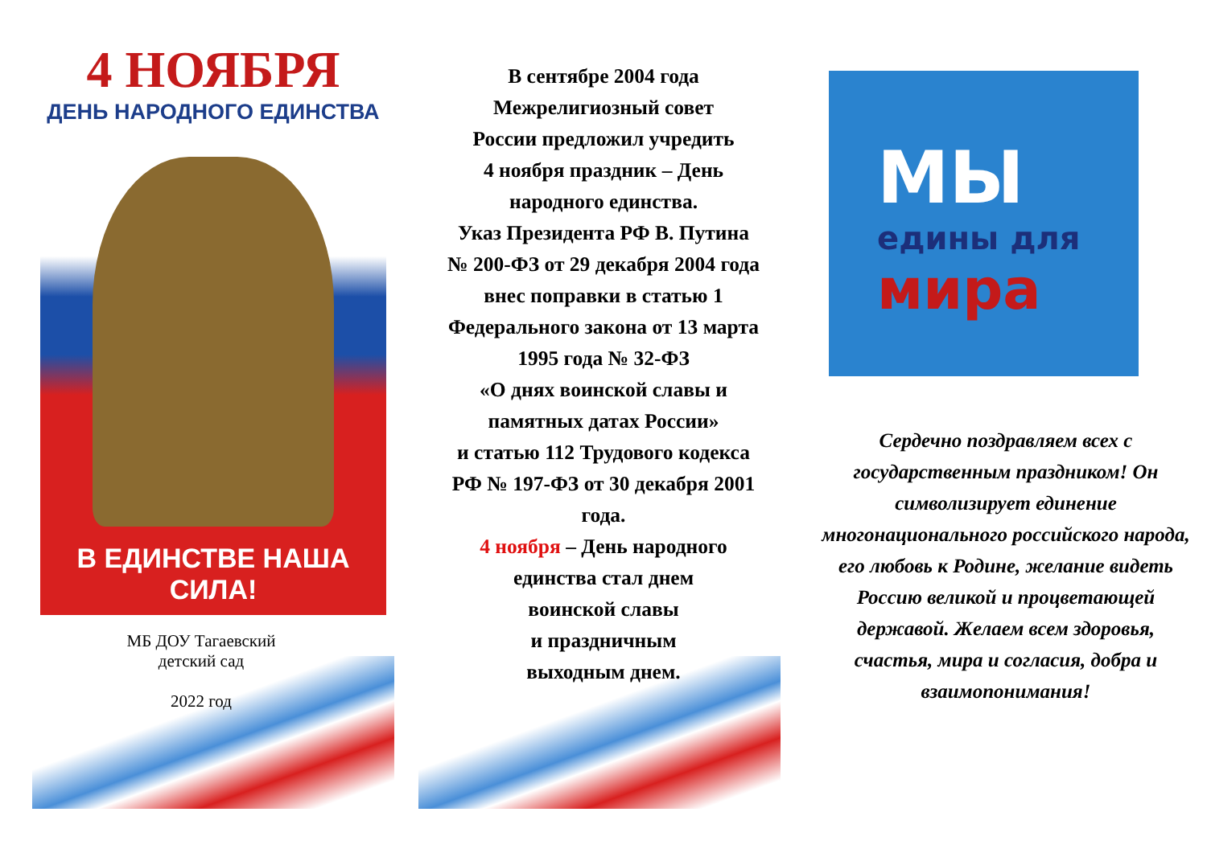4 НОЯБРЯ
ДЕНЬ НАРОДНОГО ЕДИНСТВА
В ЕДИНСТВЕ НАША СИЛА!
МБ ДОУ Тагаевский
детский сад
2022 год
В сентябре 2004 года
Межрелигиозный совет
России предложил учредить
4 ноября праздник – День
народного единства.
Указ Президента РФ В. Путина
№ 200-ФЗ от 29 декабря 2004 года
внес поправки в статью 1
Федерального закона от 13 марта
1995 года № 32-ФЗ
«О днях воинской славы и
памятных датах России»
и статью 112 Трудового кодекса
РФ № 197-ФЗ от 30 декабря 2001
года.
4 ноября – День народного
единства стал днем
воинской славы
и праздничным
выходным днем.
МЫ
едины для
мира
Сердечно поздравляем всех с государственным праздником! Он символизирует единение многонационального российского народа, его любовь к Родине, желание видеть Россию великой и процветающей державой. Желаем всем здоровья, счастья, мира и согласия, добра и взаимопонимания!